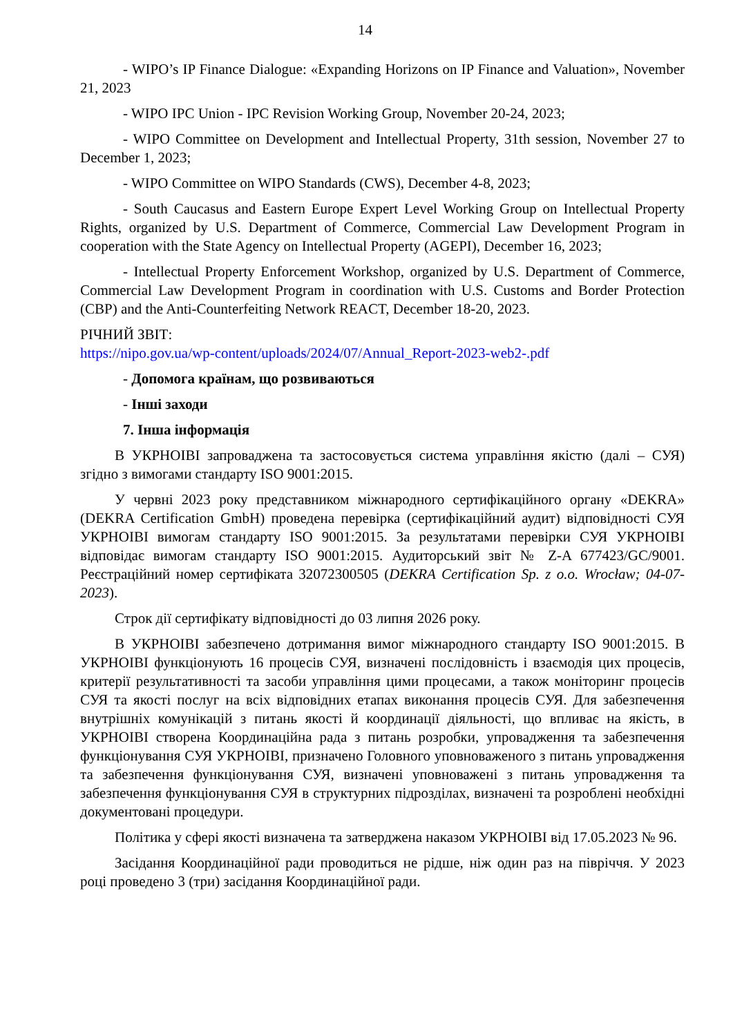14
- WIPO’s IP Finance Dialogue: «Expanding Horizons on IP Finance and Valuation», November 21, 2023
- WIPO IPC Union - IPC Revision Working Group, November 20-24, 2023;
- WIPO Committee on Development and Intellectual Property, 31th session, November 27 to December 1, 2023;
- WIPO Committee on WIPO Standards (CWS), December 4-8, 2023;
- South Caucasus and Eastern Europe Expert Level Working Group on Intellectual Property Rights, organized by U.S. Department of Commerce, Commercial Law Development Program in cooperation with the State Agency on Intellectual Property (AGEPI), December 16, 2023;
- Intellectual Property Enforcement Workshop, organized by U.S. Department of Commerce, Commercial Law Development Program in coordination with U.S. Customs and Border Protection (CBP) and the Anti-Counterfeiting Network REACT, December 18-20, 2023.
РІЧНИЙ ЗВІТ:
https://nipo.gov.ua/wp-content/uploads/2024/07/Annual_Report-2023-web2-.pdf
- Допомога країнам, що розвиваються
- Інші заходи
7. Інша інформація
В УКРНОІВІ запроваджена та застосовується система управління якістю (далі – СУЯ) згідно з вимогами стандарту ISO 9001:2015.
У червні 2023 року представником міжнародного сертифікаційного органу «DEKRA» (DEKRA Certification GmbH) проведена перевірка (сертифікаційний аудит) відповідності СУЯ УКРНОІВІ вимогам стандарту ISO 9001:2015. За результатами перевірки СУЯ УКРНОІВІ відповідає вимогам стандарту ISO 9001:2015. Аудиторський звіт № Z-A 677423/GC/9001. Реєстраційний номер сертифіката 32072300505 (DEKRA Certification Sp. z o.o. Wrocław; 04-07-2023).
Строк дії сертифікату відповідності до 03 липня 2026 року.
В УКРНОІВІ забезпечено дотримання вимог міжнародного стандарту ISO 9001:2015. В УКРНОІВІ функціонують 16 процесів СУЯ, визначені послідовність і взаємодія цих процесів, критерії результативності та засоби управління цими процесами, а також моніторинг процесів СУЯ та якості послуг на всіх відповідних етапах виконання процесів СУЯ. Для забезпечення внутрішніх комунікацій з питань якості й координації діяльності, що впливає на якість, в УКРНОІВІ створена Координаційна рада з питань розробки, упровадження та забезпечення функціонування СУЯ УКРНОІВІ, призначено Головного уповноваженого з питань упровадження та забезпечення функціонування СУЯ, визначені уповноважені з питань упровадження та забезпечення функціонування СУЯ в структурних підрозділах, визначені та розроблені необхідні документовані процедури.
Політика у сфері якості визначена та затверджена наказом УКРНОІВІ від 17.05.2023 № 96.
Засідання Координаційної ради проводиться не рідше, ніж один раз на півріччя. У 2023 році проведено 3 (три) засідання Координаційної ради.